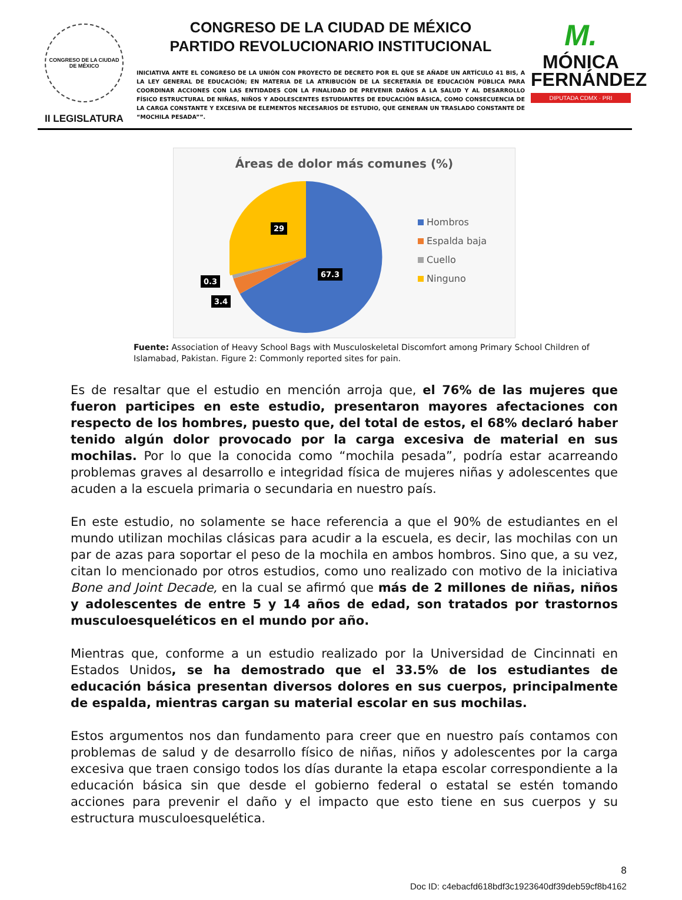CONGRESO DE LA CIUDAD DE MÉXICO
II LEGISLATURA
CONGRESO DE LA CIUDAD DE MÉXICO
PARTIDO REVOLUCIONARIO INSTITUCIONAL
INICIATIVA ANTE EL CONGRESO DE LA UNIÓN CON PROYECTO DE DECRETO POR EL QUE SE AÑADE UN ARTÍCULO 41 BIS, A LA LEY GENERAL DE EDUCACIÓN; EN MATERIA DE LA ATRIBUCIÓN DE LA SECRETARÍA DE EDUCACIÓN PÚBLICA PARA COORDINAR ACCIONES CON LAS ENTIDADES CON LA FINALIDAD DE PREVENIR DAÑOS A LA SALUD Y AL DESARROLLO FÍSICO ESTRUCTURAL DE NIÑAS, NIÑOS Y ADOLESCENTES ESTUDIANTES DE EDUCACIÓN BÁSICA, COMO CONSECUENCIA DE LA CARGA CONSTANTE Y EXCESIVA DE ELEMENTOS NECESARIOS DE ESTUDIO, QUE GENERAN UN TRASLADO CONSTANTE DE “MOCHILA PESADA””.
M.
MÓNICA
FERNÁNDEZ
DIPUTADA CDMX · PRI
Áreas de dolor más comunes (%)
29
67.3
0.3
3.4
Hombros
Espalda baja
Cuello
Ninguno
Fuente: Association of Heavy School Bags with Musculoskeletal Discomfort among Primary School Children of Islamabad, Pakistan. Figure 2: Commonly reported sites for pain.
Es de resaltar que el estudio en mención arroja que, el 76% de las mujeres que fueron participes en este estudio, presentaron mayores afectaciones con respecto de los hombres, puesto que, del total de estos, el 68% declaró haber tenido algún dolor provocado por la carga excesiva de material en sus mochilas. Por lo que la conocida como “mochila pesada”, podría estar acarreando problemas graves al desarrollo e integridad física de mujeres niñas y adolescentes que acuden a la escuela primaria o secundaria en nuestro país.
En este estudio, no solamente se hace referencia a que el 90% de estudiantes en el mundo utilizan mochilas clásicas para acudir a la escuela, es decir, las mochilas con un par de azas para soportar el peso de la mochila en ambos hombros. Sino que, a su vez, citan lo mencionado por otros estudios, como uno realizado con motivo de la iniciativa Bone and Joint Decade, en la cual se afirmó que más de 2 millones de niñas, niños y adolescentes de entre 5 y 14 años de edad, son tratados por trastornos musculoesqueléticos en el mundo por año.
Mientras que, conforme a un estudio realizado por la Universidad de Cincinnati en Estados Unidos, se ha demostrado que el 33.5% de los estudiantes de educación básica presentan diversos dolores en sus cuerpos, principalmente de espalda, mientras cargan su material escolar en sus mochilas.
Estos argumentos nos dan fundamento para creer que en nuestro país contamos con problemas de salud y de desarrollo físico de niñas, niños y adolescentes por la carga excesiva que traen consigo todos los días durante la etapa escolar correspondiente a la educación básica sin que desde el gobierno federal o estatal se estén tomando acciones para prevenir el daño y el impacto que esto tiene en sus cuerpos y su estructura musculoesquelética.
8
Doc ID: c4ebacfd618bdf3c1923640df39deb59cf8b4162